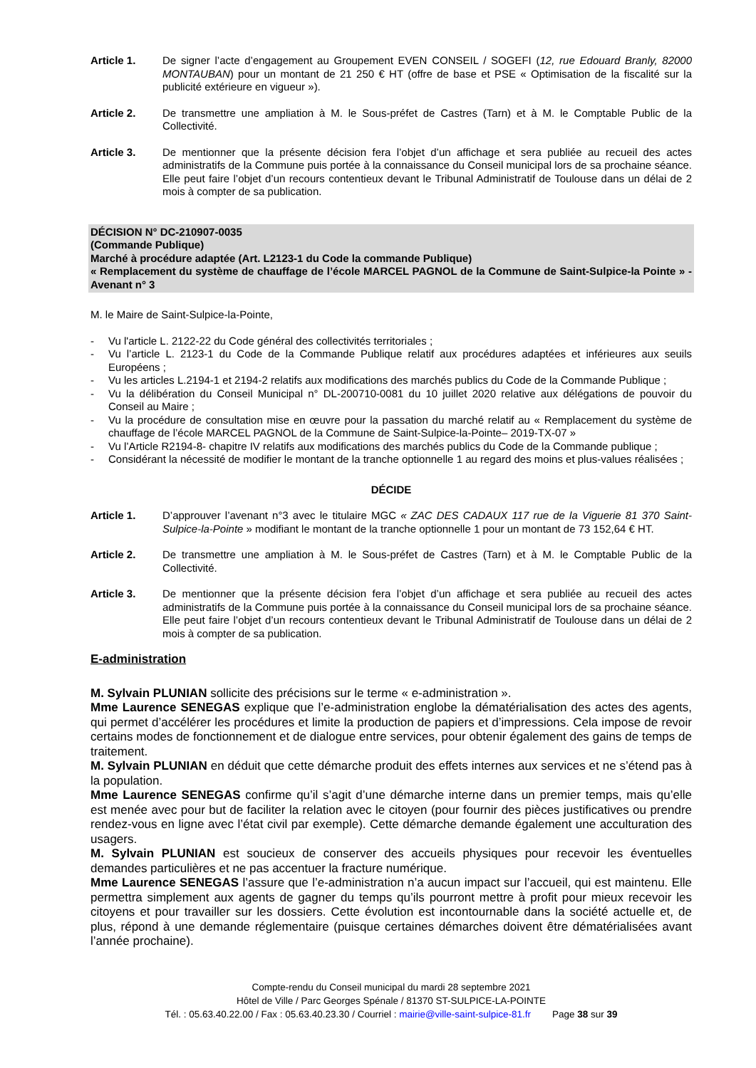Article 1. De signer l’acte d’engagement au Groupement EVEN CONSEIL / SOGEFI (12, rue Edouard Branly, 82000 MONTAUBAN) pour un montant de 21 250 € HT (offre de base et PSE « Optimisation de la fiscalité sur la publicité extérieure en vigueur »).
Article 2. De transmettre une ampliation à M. le Sous-préfet de Castres (Tarn) et à M. le Comptable Public de la Collectivité.
Article 3. De mentionner que la présente décision fera l’objet d’un affichage et sera publiée au recueil des actes administratifs de la Commune puis portée à la connaissance du Conseil municipal lors de sa prochaine séance. Elle peut faire l’objet d’un recours contentieux devant le Tribunal Administratif de Toulouse dans un délai de 2 mois à compter de sa publication.
DÉCISION N° DC-210907-0035
(Commande Publique)
Marché à procédure adaptée (Art. L2123-1 du Code la commande Publique)
« Remplacement du système de chauffage de l’école MARCEL PAGNOL de la Commune de Saint-Sulpice-la Pointe » - Avenant n° 3
M. le Maire de Saint-Sulpice-la-Pointe,
- Vu l'article L. 2122-22 du Code général des collectivités territoriales ;
- Vu l’article L. 2123-1 du Code de la Commande Publique relatif aux procédures adaptées et inférieures aux seuils Européens ;
- Vu les articles L.2194-1 et 2194-2 relatifs aux modifications des marchés publics du Code de la Commande Publique ;
- Vu la délibération du Conseil Municipal n° DL-200710-0081 du 10 juillet 2020 relative aux délégations de pouvoir du Conseil au Maire ;
- Vu la procédure de consultation mise en œuvre pour la passation du marché relatif au « Remplacement du système de chauffage de l’école MARCEL PAGNOL de la Commune de Saint-Sulpice-la-Pointe– 2019-TX-07 »
- Vu l’Article R2194-8- chapitre IV relatifs aux modifications des marchés publics du Code de la Commande publique ;
- Considérant la nécessité de modifier le montant de la tranche optionnelle 1 au regard des moins et plus-values réalisées ;
DÉCIDE
Article 1. D’approuver l’avenant n°3 avec le titulaire MGC « ZAC DES CADAUX 117 rue de la Viguerie 81 370 Saint-Sulpice-la-Pointe » modifiant le montant de la tranche optionnelle 1 pour un montant de 73 152,64 € HT.
Article 2. De transmettre une ampliation à M. le Sous-préfet de Castres (Tarn) et à M. le Comptable Public de la Collectivité.
Article 3. De mentionner que la présente décision fera l’objet d’un affichage et sera publiée au recueil des actes administratifs de la Commune puis portée à la connaissance du Conseil municipal lors de sa prochaine séance. Elle peut faire l’objet d’un recours contentieux devant le Tribunal Administratif de Toulouse dans un délai de 2 mois à compter de sa publication.
E-administration
M. Sylvain PLUNIAN sollicite des précisions sur le terme « e-administration ».
Mme Laurence SENEGAS explique que l’e-administration englobe la dématérialisation des actes des agents, qui permet d’accélérer les procédures et limite la production de papiers et d’impressions. Cela impose de revoir certains modes de fonctionnement et de dialogue entre services, pour obtenir également des gains de temps de traitement.
M. Sylvain PLUNIAN en déduit que cette démarche produit des effets internes aux services et ne s’étend pas à la population.
Mme Laurence SENEGAS confirme qu’il s’agit d’une démarche interne dans un premier temps, mais qu’elle est menée avec pour but de faciliter la relation avec le citoyen (pour fournir des pièces justificatives ou prendre rendez-vous en ligne avec l’état civil par exemple). Cette démarche demande également une acculturation des usagers.
M. Sylvain PLUNIAN est soucieux de conserver des accueils physiques pour recevoir les éventuelles demandes particulières et ne pas accentuer la fracture numérique.
Mme Laurence SENEGAS l’assure que l’e-administration n’a aucun impact sur l’accueil, qui est maintenu. Elle permettra simplement aux agents de gagner du temps qu’ils pourront mettre à profit pour mieux recevoir les citoyens et pour travailler sur les dossiers. Cette évolution est incontournable dans la société actuelle et, de plus, répond à une demande réglementaire (puisque certaines démarches doivent être dématérialisées avant l’année prochaine).
Compte-rendu du Conseil municipal du mardi 28 septembre 2021
Hôtel de Ville / Parc Georges Spénale / 81370 ST-SULPICE-LA-POINTE
Tél. : 05.63.40.22.00 / Fax : 05.63.40.23.30 / Courriel : mairie@ville-saint-sulpice-81.fr Page 38 sur 39